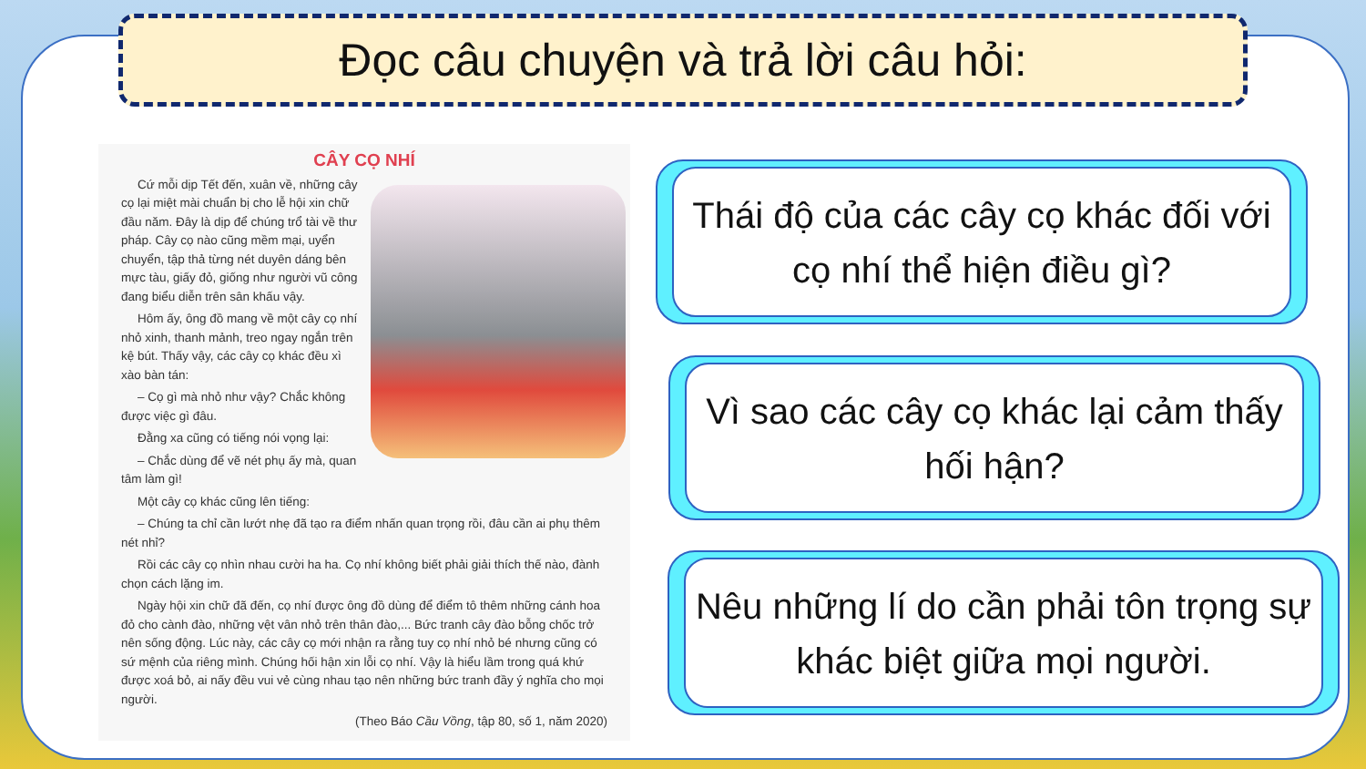Đọc câu chuyện và trả lời câu hỏi:
CÂY CỌ NHÍ
Cứ mỗi dịp Tết đến, xuân về, những cây cọ lại miệt mài chuẩn bị cho lễ hội xin chữ đầu năm. Đây là dịp để chúng trổ tài về thư pháp. Cây cọ nào cũng mềm mại, uyển chuyển, tập thả từng nét duyên dáng bên mực tàu, giấy đỏ, giống như người vũ công đang biểu diễn trên sân khấu vậy.
Hôm ấy, ông đồ mang về một cây cọ nhí nhỏ xinh, thanh mảnh, treo ngay ngắn trên kệ bút. Thấy vậy, các cây cọ khác đều xì xào bàn tán:
– Cọ gì mà nhỏ như vậy? Chắc không được việc gì đâu.
Đằng xa cũng có tiếng nói vọng lại:
– Chắc dùng để vẽ nét phụ ấy mà, quan tâm làm gì!
Một cây cọ khác cũng lên tiếng:
– Chúng ta chỉ cần lướt nhẹ đã tạo ra điểm nhấn quan trọng rồi, đâu cần ai phụ thêm nét nhỉ?
Rồi các cây cọ nhìn nhau cười ha ha. Cọ nhí không biết phải giải thích thế nào, đành chọn cách lặng im.
Ngày hội xin chữ đã đến, cọ nhí được ông đồ dùng để điểm tô thêm những cánh hoa đỏ cho cành đào, những vệt vân nhỏ trên thân đào,... Bức tranh cây đào bỗng chốc trở nên sống động. Lúc này, các cây cọ mới nhận ra rằng tuy cọ nhí nhỏ bé nhưng cũng có sứ mệnh của riêng mình. Chúng hối hận xin lỗi cọ nhí. Vậy là hiểu lầm trong quá khứ được xoá bỏ, ai nấy đều vui vẻ cùng nhau tạo nên những bức tranh đầy ý nghĩa cho mọi người.
(Theo Báo Cầu Vồng, tập 80, số 1, năm 2020)
Thái độ của các cây cọ khác đối với cọ nhí thể hiện điều gì?
Vì sao các cây cọ khác lại cảm thấy hối hận?
Nêu những lí do cần phải tôn trọng sự khác biệt giữa mọi người.